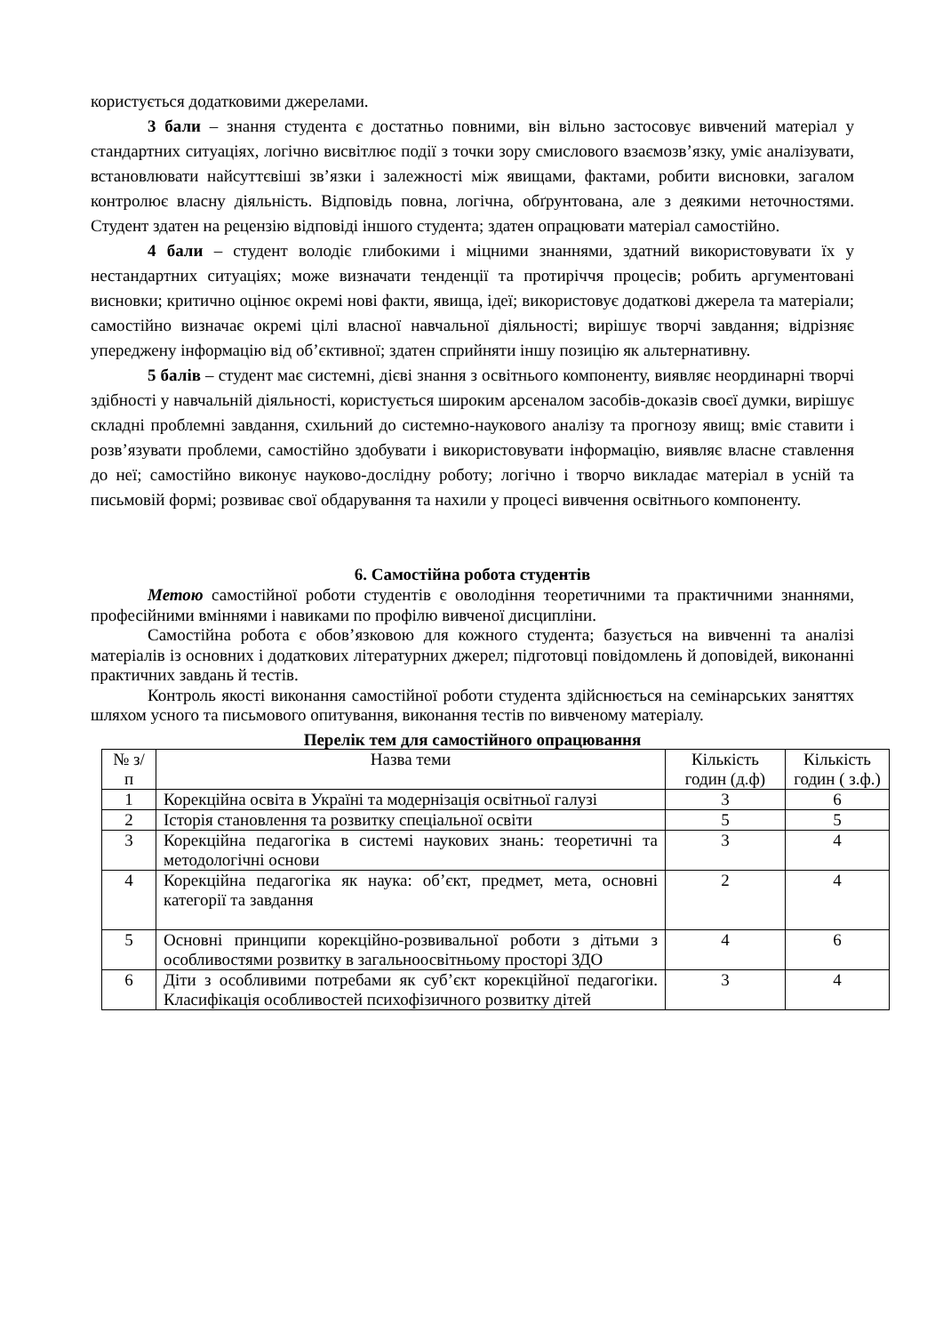користується додатковими джерелами.
3 бали – знання студента є достатньо повними, він вільно застосовує вивчений матеріал у стандартних ситуаціях, логічно висвітлює події з точки зору смислового взаємозв’язку, уміє аналізувати, встановлювати найсуттєвіші зв’язки і залежності між явищами, фактами, робити висновки, загалом контролює власну діяльність. Відповідь повна, логічна, обґрунтована, але з деякими неточностями. Студент здатен на рецензію відповіді іншого студента; здатен опрацювати матеріал самостійно.
4 бали – студент володіє глибокими і міцними знаннями, здатний використовувати їх у нестандартних ситуаціях; може визначати тенденції та протиріччя процесів; робить аргументовані висновки; критично оцінює окремі нові факти, явища, ідеї; використовує додаткові джерела та матеріали; самостійно визначає окремі цілі власної навчальної діяльності; вирішує творчі завдання; відрізняє упереджену інформацію від об’єктивної; здатен сприйняти іншу позицію як альтернативну.
5 балів – студент має системні, дієві знання з освітнього компоненту, виявляє неординарні творчі здібності у навчальній діяльності, користується широким арсеналом засобів-доказів своєї думки, вирішує складні проблемні завдання, схильний до системно-наукового аналізу та прогнозу явищ; вміє ставити і розв’язувати проблеми, самостійно здобувати і використовувати інформацію, виявляє власне ставлення до неї; самостійно виконує науково-дослідну роботу; логічно і творчо викладає матеріал в усній та письмовій формі; розвиває свої обдарування та нахили у процесі вивчення освітнього компоненту.
6. Самостійна робота студентів
Метою самостійної роботи студентів є оволодіння теоретичними та практичними знаннями, професійними вміннями і навиками по профілю вивченої дисципліни.
Самостійна робота є обов’язковою для кожного студента; базується на вивченні та аналізі матеріалів із основних і додаткових літературних джерел; підготовці повідомлень й доповідей, виконанні практичних завдань й тестів.
Контроль якості виконання самостійної роботи студента здійснюється на семінарських заняттях шляхом усного та письмового опитування, виконання тестів по вивченому матеріалу.
Перелік тем для самостійного опрацювання
| № з/п | Назва теми | Кількість годин (д.ф) | Кількість годин ( з.ф.) |
| --- | --- | --- | --- |
| 1 | Корекційна освіта в Україні та модернізація освітньої галузі | 3 | 6 |
| 2 | Історія становлення та розвитку спеціальної освіти | 5 | 5 |
| 3 | Корекційна педагогіка в системі наукових знань: теоретичні та методологічні основи | 3 | 4 |
| 4 | Корекційна педагогіка як наука: об’єкт, предмет, мета, основні категорії та завдання | 2 | 4 |
| 5 | Основні принципи корекційно-розвивальної роботи з дітьми з особливостями розвитку в загальноосвітньому просторі ЗДО | 4 | 6 |
| 6 | Діти з особливими потребами як суб’єкт корекційної педагогіки. Класифікація особливостей психофізичного розвитку дітей | 3 | 4 |